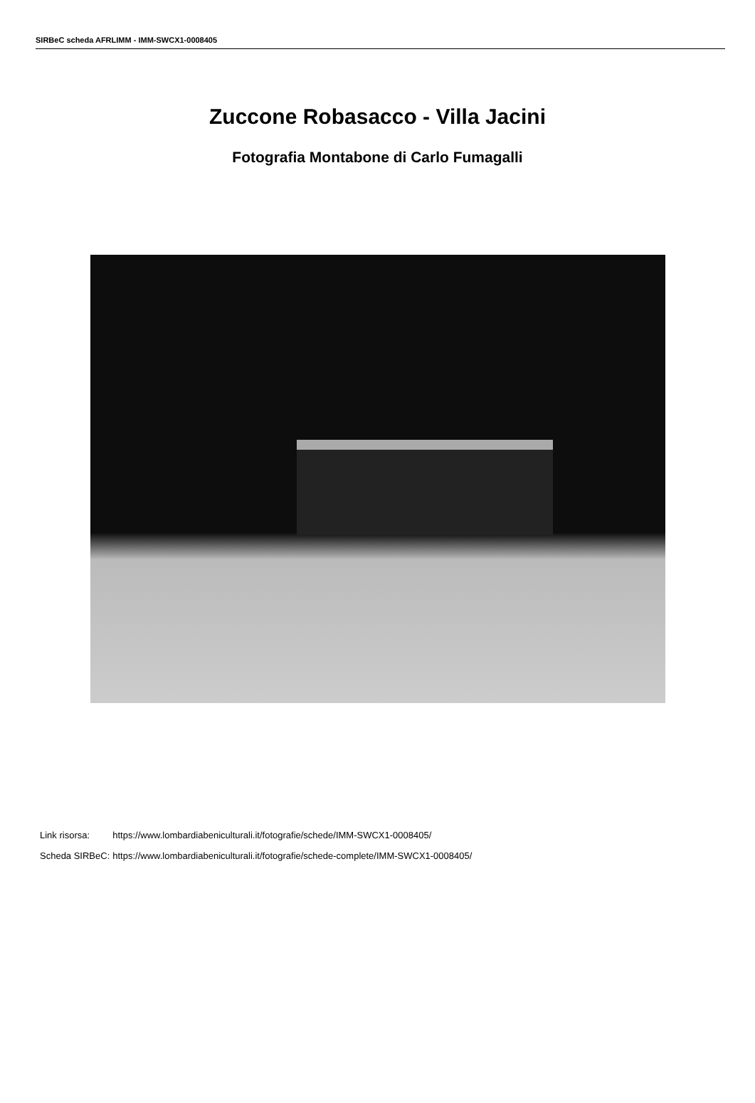SIRBeC scheda AFRLIMM - IMM-SWCX1-0008405
Zuccone Robasacco - Villa Jacini
Fotografia Montabone di Carlo Fumagalli
| Link risorsa: | https://www.lombardiabeniculturali.it/fotografie/schede/IMM-SWCX1-0008405/ |
| Scheda SIRBeC: | https://www.lombardiabeniculturali.it/fotografie/schede-complete/IMM-SWCX1-0008405/ |